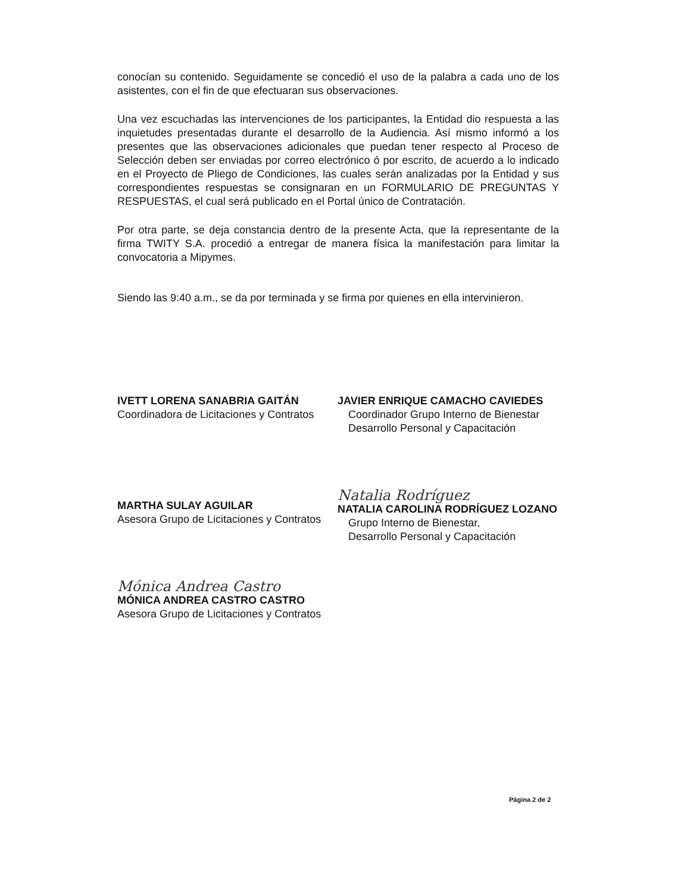conocían su contenido. Seguidamente se concedió el uso de la palabra a cada uno de los asistentes, con el fin de que efectuaran sus observaciones.
Una vez escuchadas las intervenciones de los participantes, la Entidad dio respuesta a las inquietudes presentadas durante el desarrollo de la Audiencia. Así mismo informó a los presentes que las observaciones adicionales que puedan tener respecto al Proceso de Selección deben ser enviadas por correo electrónico ó por escrito, de acuerdo a lo indicado en el Proyecto de Pliego de Condiciones, las cuales serán analizadas por la Entidad y sus correspondientes respuestas se consignaran en un FORMULARIO DE PREGUNTAS Y RESPUESTAS, el cual será publicado en el Portal único de Contratación.
Por otra parte, se deja constancia dentro de la presente Acta, que la representante de la firma TWITY S.A. procedió a entregar de manera física la manifestación para limitar la convocatoria a Mipymes.
Siendo las 9:40 a.m., se da por terminada y se firma por quienes en ella intervinieron.
IVETT LORENA SANABRIA GAITÁN
Coordinadora de Licitaciones y Contratos
MARTHA SULAY AGUILAR
Asesora Grupo de Licitaciones y Contratos
Mónica Andrea Castro
MÓNICA ANDREA CASTRO CASTRO
Asesora Grupo de Licitaciones y Contratos
JAVIER ENRIQUE CAMACHO CAVIEDES
Coordinador Grupo Interno de Bienestar
Desarrollo Personal y Capacitación
Natalia Rodríguez
NATALIA CAROLINA RODRÍGUEZ LOZANO
Grupo Interno de Bienestar,
Desarrollo Personal y Capacitación
Página 2 de 2